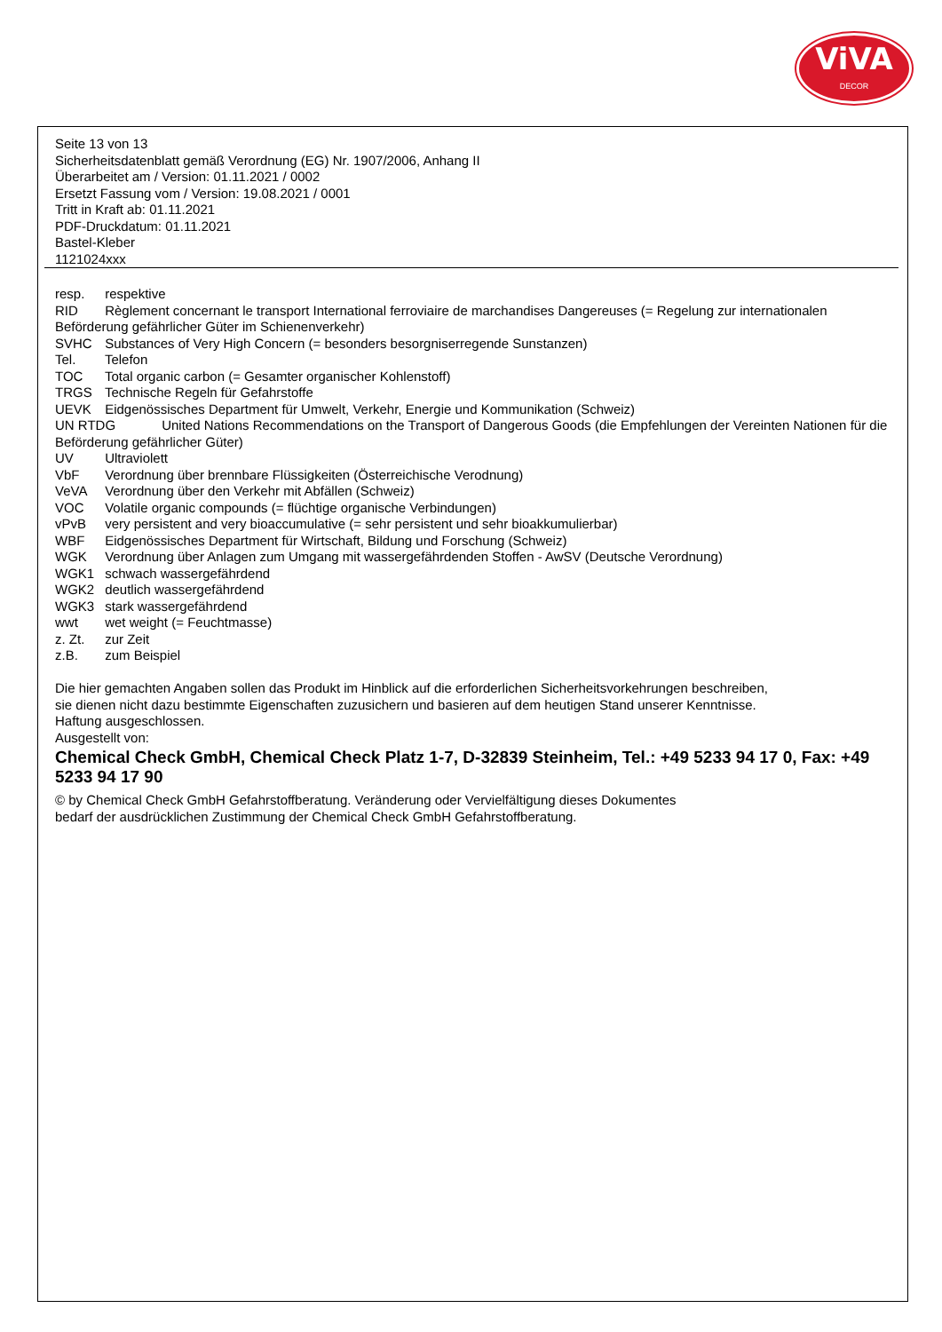ViVA
DECOR
Seite 13 von 13
Sicherheitsdatenblatt gemäß Verordnung (EG) Nr. 1907/2006, Anhang II
Überarbeitet am / Version: 01.11.2021 / 0002
Ersetzt Fassung vom / Version: 19.08.2021 / 0001
Tritt in Kraft ab: 01.11.2021
PDF-Druckdatum: 01.11.2021
Bastel-Kleber
1121024xxx
resp. respektive
RID Règlement concernant le transport International ferroviaire de marchandises Dangereuses (= Regelung zur internationalen Beförderung gefährlicher Güter im Schienenverkehr)
SVHC Substances of Very High Concern (= besonders besorgniserregende Sunstanzen)
Tel. Telefon
TOC Total organic carbon (= Gesamter organischer Kohlenstoff)
TRGS Technische Regeln für Gefahrstoffe
UEVK Eidgenössisches Department für Umwelt, Verkehr, Energie und Kommunikation (Schweiz)
UN RTDG United Nations Recommendations on the Transport of Dangerous Goods (die Empfehlungen der Vereinten Nationen für die Beförderung gefährlicher Güter)
UV Ultraviolett
VbF Verordnung über brennbare Flüssigkeiten (Österreichische Verodnung)
VeVA Verordnung über den Verkehr mit Abfällen (Schweiz)
VOC Volatile organic compounds (= flüchtige organische Verbindungen)
vPvB very persistent and very bioaccumulative (= sehr persistent und sehr bioakkumulierbar)
WBF Eidgenössisches Department für Wirtschaft, Bildung und Forschung (Schweiz)
WGK Verordnung über Anlagen zum Umgang mit wassergefährdenden Stoffen - AwSV (Deutsche Verordnung)
WGK1 schwach wassergefährdend
WGK2 deutlich wassergefährdend
WGK3 stark wassergefährdend
wwt wet weight (= Feuchtmasse)
z. Zt. zur Zeit
z.B. zum Beispiel
Die hier gemachten Angaben sollen das Produkt im Hinblick auf die erforderlichen Sicherheitsvorkehrungen beschreiben,
sie dienen nicht dazu bestimmte Eigenschaften zuzusichern und basieren auf dem heutigen Stand unserer Kenntnisse.
Haftung ausgeschlossen.
Ausgestellt von:
Chemical Check GmbH, Chemical Check Platz 1-7, D-32839 Steinheim, Tel.: +49 5233 94 17 0, Fax: +49 5233 94 17 90
© by Chemical Check GmbH Gefahrstoffberatung. Veränderung oder Vervielfältigung dieses Dokumentes
bedarf der ausdrücklichen Zustimmung der Chemical Check GmbH Gefahrstoffberatung.